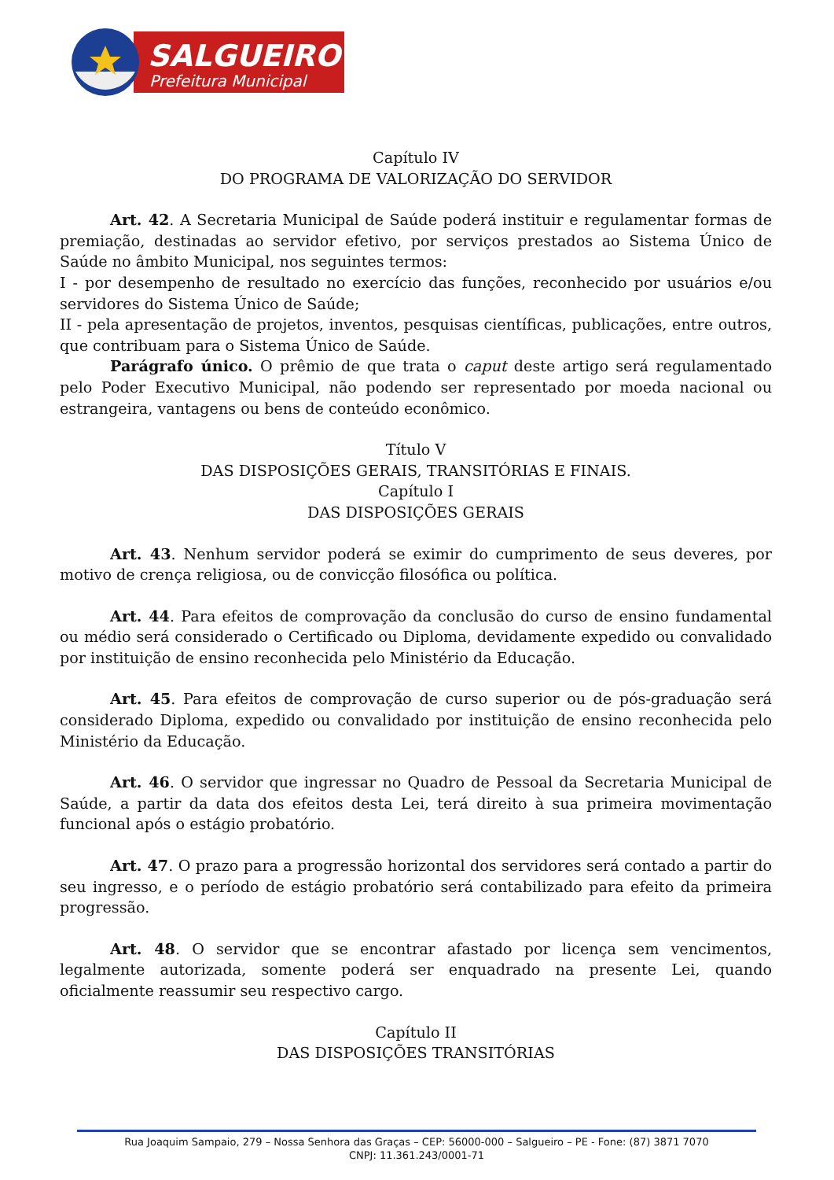SALGUEIRO
Prefeitura Municipal
Capítulo IV
DO PROGRAMA DE VALORIZAÇÃO DO SERVIDOR
Art. 42. A Secretaria Municipal de Saúde poderá instituir e regulamentar formas de premiação, destinadas ao servidor efetivo, por serviços prestados ao Sistema Único de Saúde no âmbito Municipal, nos seguintes termos:
I - por desempenho de resultado no exercício das funções, reconhecido por usuários e/ou servidores do Sistema Único de Saúde;
II - pela apresentação de projetos, inventos, pesquisas científicas, publicações, entre outros, que contribuam para o Sistema Único de Saúde.
Parágrafo único. O prêmio de que trata o caput deste artigo será regulamentado pelo Poder Executivo Municipal, não podendo ser representado por moeda nacional ou estrangeira, vantagens ou bens de conteúdo econômico.
Título V
DAS DISPOSIÇÕES GERAIS, TRANSITÓRIAS E FINAIS.
Capítulo I
DAS DISPOSIÇÕES GERAIS
Art. 43. Nenhum servidor poderá se eximir do cumprimento de seus deveres, por motivo de crença religiosa, ou de convicção filosófica ou política.
Art. 44. Para efeitos de comprovação da conclusão do curso de ensino fundamental ou médio será considerado o Certificado ou Diploma, devidamente expedido ou convalidado por instituição de ensino reconhecida pelo Ministério da Educação.
Art. 45. Para efeitos de comprovação de curso superior ou de pós-graduação será considerado Diploma, expedido ou convalidado por instituição de ensino reconhecida pelo Ministério da Educação.
Art. 46. O servidor que ingressar no Quadro de Pessoal da Secretaria Municipal de Saúde, a partir da data dos efeitos desta Lei, terá direito à sua primeira movimentação funcional após o estágio probatório.
Art. 47. O prazo para a progressão horizontal dos servidores será contado a partir do seu ingresso, e o período de estágio probatório será contabilizado para efeito da primeira progressão.
Art. 48. O servidor que se encontrar afastado por licença sem vencimentos, legalmente autorizada, somente poderá ser enquadrado na presente Lei, quando oficialmente reassumir seu respectivo cargo.
Capítulo II
DAS DISPOSIÇÕES TRANSITÓRIAS
Rua Joaquim Sampaio, 279 – Nossa Senhora das Graças – CEP: 56000-000 – Salgueiro – PE - Fone: (87) 3871 7070
CNPJ: 11.361.243/0001-71